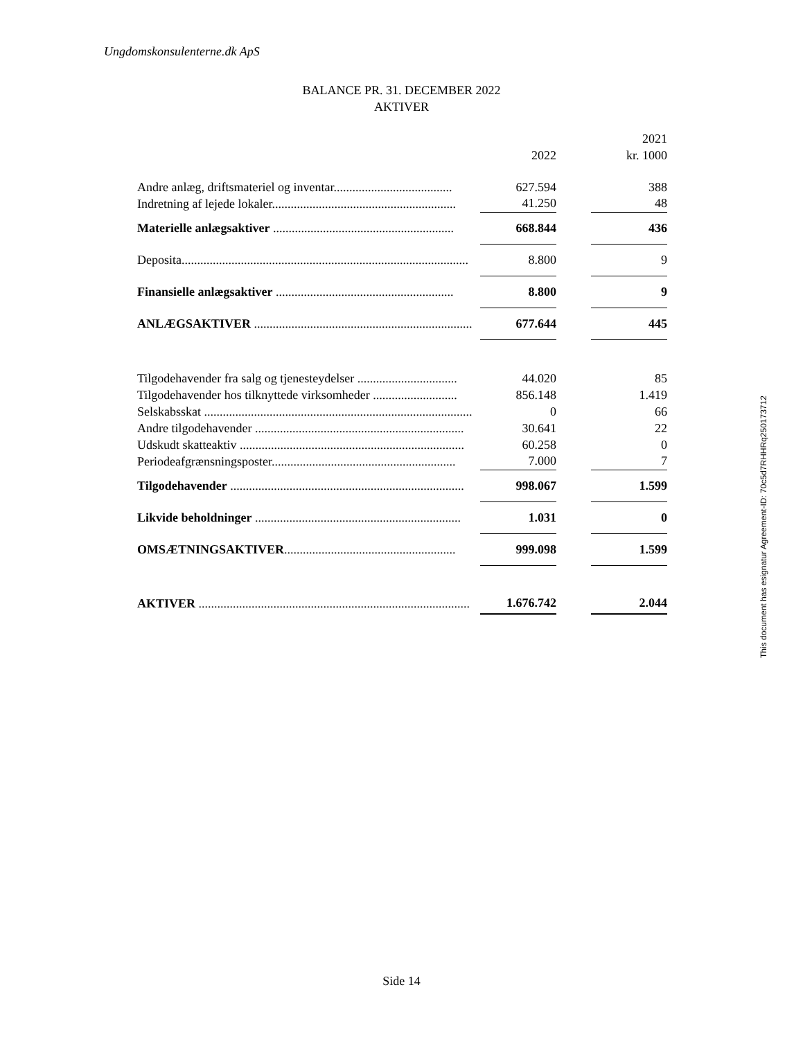Ungdomskonsulenterne.dk ApS
BALANCE PR. 31. DECEMBER 2022
AKTIVER
| | | | 2021 |
| --- | --- | --- | --- |
| | 2022 | | kr. 1000 |
| Andre anlæg, driftsmateriel og inventar...................................... | 627.594 | | 388 |
| Indretning af lejede lokaler........................................................... | 41.250 | | 48 |
| Materielle anlægsaktiver .......................................................... | 668.844 | | 436 |
| Deposita............................................................................................ | 8.800 | | 9 |
| Finansielle anlægsaktiver ......................................................... | 8.800 | | 9 |
| ANLÆGSAKTIVER ...................................................................... | 677.644 | | 445 |
| Tilgodehavender fra salg og tjenesteydelser ................................ | 44.020 | | 85 |
| Tilgodehavender hos tilknyttede virksomheder ........................... | 856.148 | | 1.419 |
| Selskabsskat ...................................................................................... | 0 | | 66 |
| Andre tilgodehavender ................................................................... | 30.641 | | 22 |
| Udskudt skatteaktiv ........................................................................ | 60.258 | | 0 |
| Periodeafgrænsningsposter........................................................... | 7.000 | | 7 |
| Tilgodehavender ........................................................................... | 998.067 | | 1.599 |
| Likvide beholdninger .................................................................. | 1.031 | | 0 |
| OMSÆTNINGSAKTIVER ....................................................... | 999.098 | | 1.599 |
| AKTIVER ....................................................................................... | 1.676.742 | | 2.044 |
This document has esignatur Agreement-ID: 70c5d7RHHRq250173712
Side 14